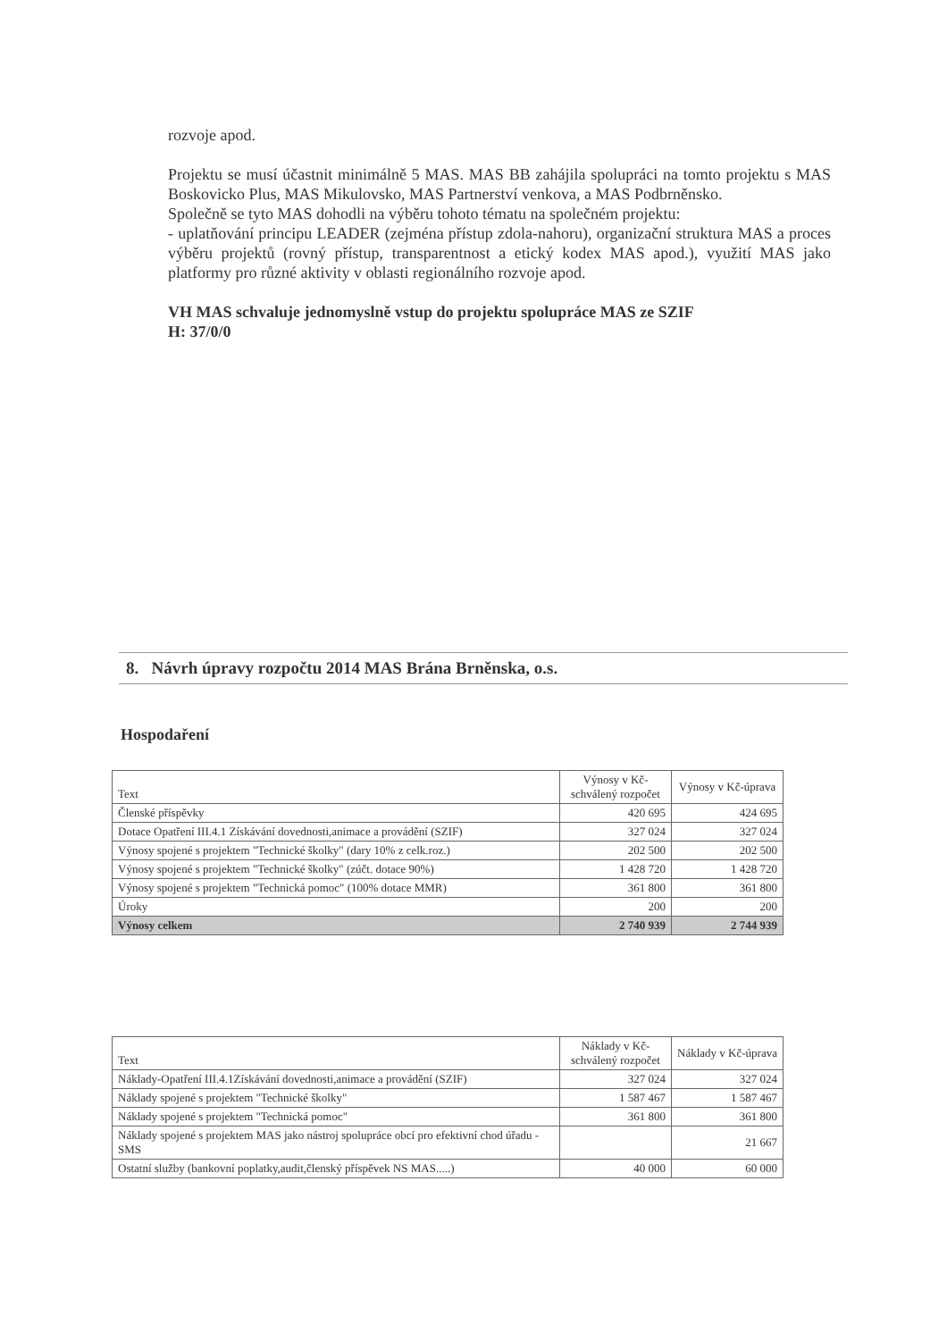rozvoje apod.
Projektu se musí účastnit minimálně 5 MAS. MAS BB zahájila spolupráci na tomto projektu s MAS Boskovicko Plus, MAS Mikulovsko, MAS Partnerství venkova, a MAS Podbrněnsko.
Společně se tyto MAS dohodli na výběru tohoto tématu na společném projektu:
- uplatňování principu LEADER (zejména přístup zdola-nahoru), organizační struktura MAS a proces výběru projektů (rovný přístup, transparentnost a etický kodex MAS apod.), využití MAS jako platformy pro různé aktivity v oblasti regionálního rozvoje apod.
VH MAS schvaluje jednomyslně vstup do projektu spolupráce MAS ze SZIF
H: 37/0/0
8. Návrh úpravy rozpočtu 2014 MAS Brána Brněnska, o.s.
Hospodaření
| Text | Výnosy v Kč-schválený rozpočet | Výnosy v Kč-úprava |
| --- | --- | --- |
| Členské příspěvky | 420 695 | 424 695 |
| Dotace Opatření III.4.1 Získávání dovednosti,animace a provádění (SZIF) | 327 024 | 327 024 |
| Výnosy spojené s projektem "Technické školky" (dary 10% z celk.roz.) | 202 500 | 202 500 |
| Výnosy spojené s projektem "Technické školky" (zúčt. dotace 90%) | 1 428 720 | 1 428 720 |
| Výnosy spojené s projektem "Technická pomoc" (100% dotace MMR) | 361 800 | 361 800 |
| Úroky | 200 | 200 |
| Výnosy celkem | 2 740 939 | 2 744 939 |
| Text | Náklady v Kč-schválený rozpočet | Náklady v Kč-úprava |
| --- | --- | --- |
| Náklady-Opatření III.4.1Získávání dovednosti,animace a provádění (SZIF) | 327 024 | 327 024 |
| Náklady spojené s projektem "Technické školky" | 1 587 467 | 1 587 467 |
| Náklady spojené s projektem "Technická pomoc" | 361 800 | 361 800 |
| Náklady spojené s projektem MAS jako nástroj spolupráce obcí pro efektivní chod úřadu - SMS | | 21 667 |
| Ostatní služby (bankovní poplatky,audit,členský příspěvek NS MAS.....) | 40 000 | 60 000 |